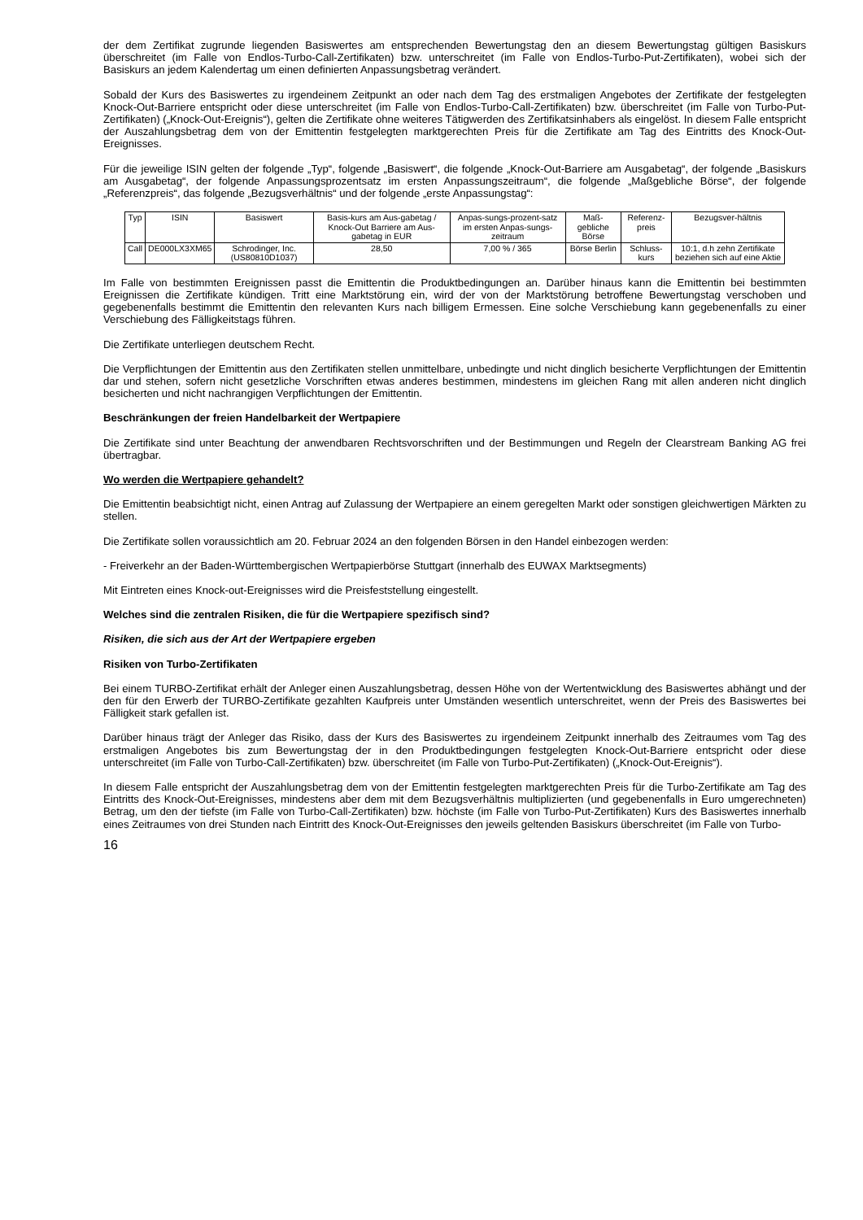der dem Zertifikat zugrunde liegenden Basiswertes am entsprechenden Bewertungstag den an diesem Bewertungstag gültigen Basiskurs überschreitet (im Falle von Endlos-Turbo-Call-Zertifikaten) bzw. unterschreitet (im Falle von Endlos-Turbo-Put-Zertifikaten), wobei sich der Basiskurs an jedem Kalendertag um einen definierten Anpassungsbetrag verändert.
Sobald der Kurs des Basiswertes zu irgendeinem Zeitpunkt an oder nach dem Tag des erstmaligen Angebotes der Zertifikate der festgelegten Knock-Out-Barriere entspricht oder diese unterschreitet (im Falle von Endlos-Turbo-Call-Zertifikaten) bzw. überschreitet (im Falle von Turbo-Put-Zertifikaten) („Knock-Out-Ereignis“), gelten die Zertifikate ohne weiteres Tätigwerden des Zertifikatsinhabers als eingelöst. In diesem Falle entspricht der Auszahlungsbetrag dem von der Emittentin festgelegten marktgerechten Preis für die Zertifikate am Tag des Eintritts des Knock-Out-Ereignisses.
Für die jeweilige ISIN gelten der folgende „Typ“, folgende „Basiswert“, die folgende „Knock-Out-Barriere am Ausgabetag“, der folgende „Basiskurs am Ausgabetag“, der folgende Anpassungsprozentsatz im ersten Anpassungszeitraum“, die folgende „Maßgebliche Börse“, der folgende „Referenzpreis“, das folgende „Bezugsverhältnis“ und der folgende „erste Anpassungstag“:
| Typ | ISIN | Basiswert | Basis-kurs am Aus-gabetag / Knock-Out Barriere am Aus-gabetag in EUR | Anpas-sungs-prozent-satz im ersten Anpas-sungs-zeitraum | Maß-gebliche Börse | Referenz-preis | Bezugsver-hältnis |
| --- | --- | --- | --- | --- | --- | --- | --- |
| Call | DE000LX3XM65 | Schrodinger, Inc. (US80810D1037) | 28,50 | 7,00 % / 365 | Börse Berlin | Schluss-kurs | 10:1, d.h zehn Zertifikate beziehen sich auf eine Aktie |
Im Falle von bestimmten Ereignissen passt die Emittentin die Produktbedingungen an. Darüber hinaus kann die Emittentin bei bestimmten Ereignissen die Zertifikate kündigen. Tritt eine Marktstörung ein, wird der von der Marktstörung betroffene Bewertungstag verschoben und gegebenenfalls bestimmt die Emittentin den relevanten Kurs nach billigem Ermessen. Eine solche Verschiebung kann gegebenenfalls zu einer Verschiebung des Fälligkeitstags führen.
Die Zertifikate unterliegen deutschem Recht.
Die Verpflichtungen der Emittentin aus den Zertifikaten stellen unmittelbare, unbedingte und nicht dinglich besicherte Verpflichtungen der Emittentin dar und stehen, sofern nicht gesetzliche Vorschriften etwas anderes bestimmen, mindestens im gleichen Rang mit allen anderen nicht dinglich besicherten und nicht nachrangigen Verpflichtungen der Emittentin.
Beschränkungen der freien Handelbarkeit der Wertpapiere
Die Zertifikate sind unter Beachtung der anwendbaren Rechtsvorschriften und der Bestimmungen und Regeln der Clearstream Banking AG frei übertragbar.
Wo werden die Wertpapiere gehandelt?
Die Emittentin beabsichtigt nicht, einen Antrag auf Zulassung der Wertpapiere an einem geregelten Markt oder sonstigen gleichwertigen Märkten zu stellen.
Die Zertifikate sollen voraussichtlich am 20. Februar 2024 an den folgenden Börsen in den Handel einbezogen werden:
- Freiverkehr an der Baden-Württembergischen Wertpapierbörse Stuttgart (innerhalb des EUWAX Marktsegments)
Mit Eintreten eines Knock-out-Ereignisses wird die Preisfeststellung eingestellt.
Welches sind die zentralen Risiken, die für die Wertpapiere spezifisch sind?
Risiken, die sich aus der Art der Wertpapiere ergeben
Risiken von Turbo-Zertifikaten
Bei einem TURBO-Zertifikat erhält der Anleger einen Auszahlungsbetrag, dessen Höhe von der Wertentwicklung des Basiswertes abhängt und der den für den Erwerb der TURBO-Zertifikate gezahlten Kaufpreis unter Umständen wesentlich unterschreitet, wenn der Preis des Basiswertes bei Fälligkeit stark gefallen ist.
Darüber hinaus trägt der Anleger das Risiko, dass der Kurs des Basiswertes zu irgendeinem Zeitpunkt innerhalb des Zeitraumes vom Tag des erstmaligen Angebotes bis zum Bewertungstag der in den Produktbedingungen festgelegten Knock-Out-Barriere entspricht oder diese unterschreitet (im Falle von Turbo-Call-Zertifikaten) bzw. überschreitet (im Falle von Turbo-Put-Zertifikaten) („Knock-Out-Ereignis“).
In diesem Falle entspricht der Auszahlungsbetrag dem von der Emittentin festgelegten marktgerechten Preis für die Turbo-Zertifikate am Tag des Eintritts des Knock-Out-Ereignisses, mindestens aber dem mit dem Bezugsverhältnis multiplizierten (und gegebenenfalls in Euro umgerechneten) Betrag, um den der tiefste (im Falle von Turbo-Call-Zertifikaten) bzw. höchste (im Falle von Turbo-Put-Zertifikaten) Kurs des Basiswertes innerhalb eines Zeitraumes von drei Stunden nach Eintritt des Knock-Out-Ereignisses den jeweils geltenden Basiskurs überschreitet (im Falle von Turbo-
16